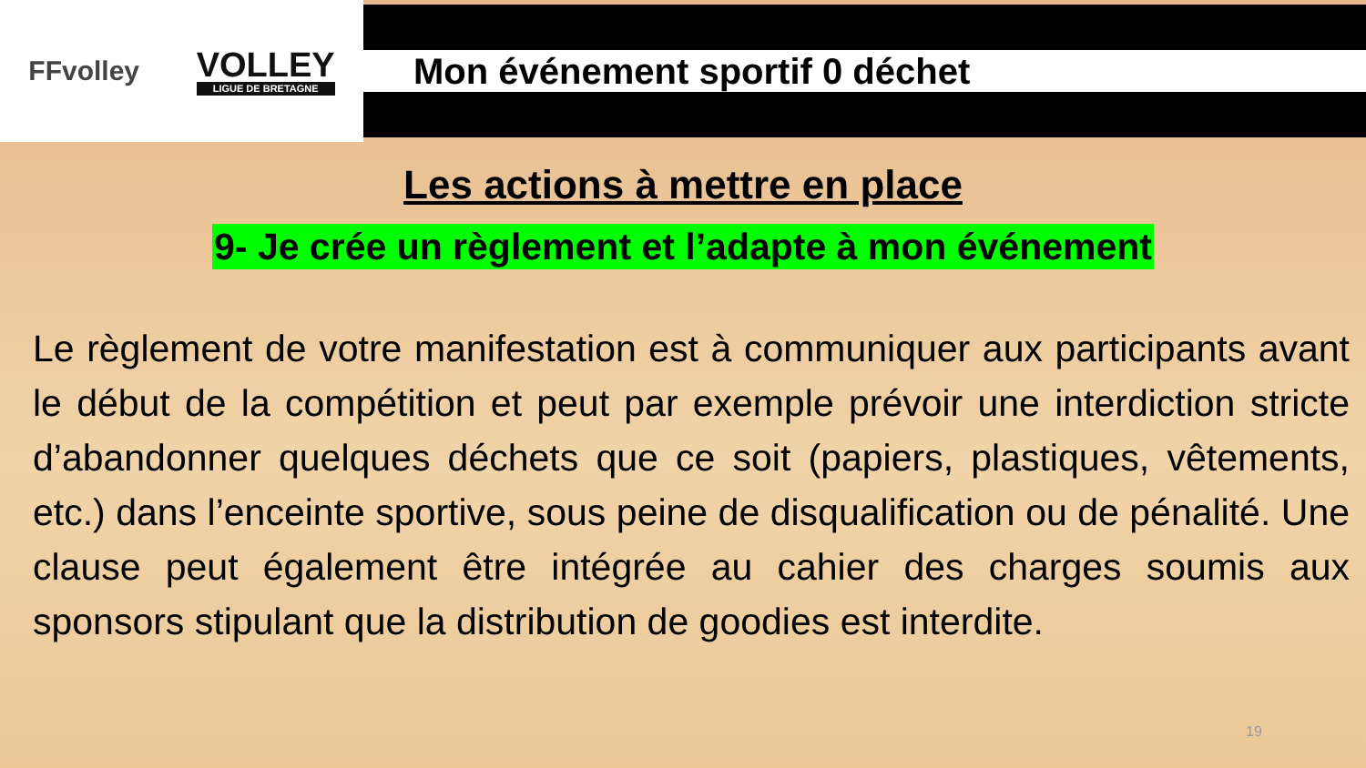FFvolley
VOLLEY
LIGUE DE BRETAGNE
Mon événement sportif 0 déchet
Les actions à mettre en place
9- Je crée un règlement et l’adapte à mon événement
Le règlement de votre manifestation est à communiquer aux participants avant le début de la compétition et peut par exemple prévoir une interdiction stricte d’abandonner quelques déchets que ce soit (papiers, plastiques, vêtements, etc.) dans l’enceinte sportive, sous peine de disqualification ou de pénalité. Une clause peut également être intégrée au cahier des charges soumis aux sponsors stipulant que la distribution de goodies est interdite.
19